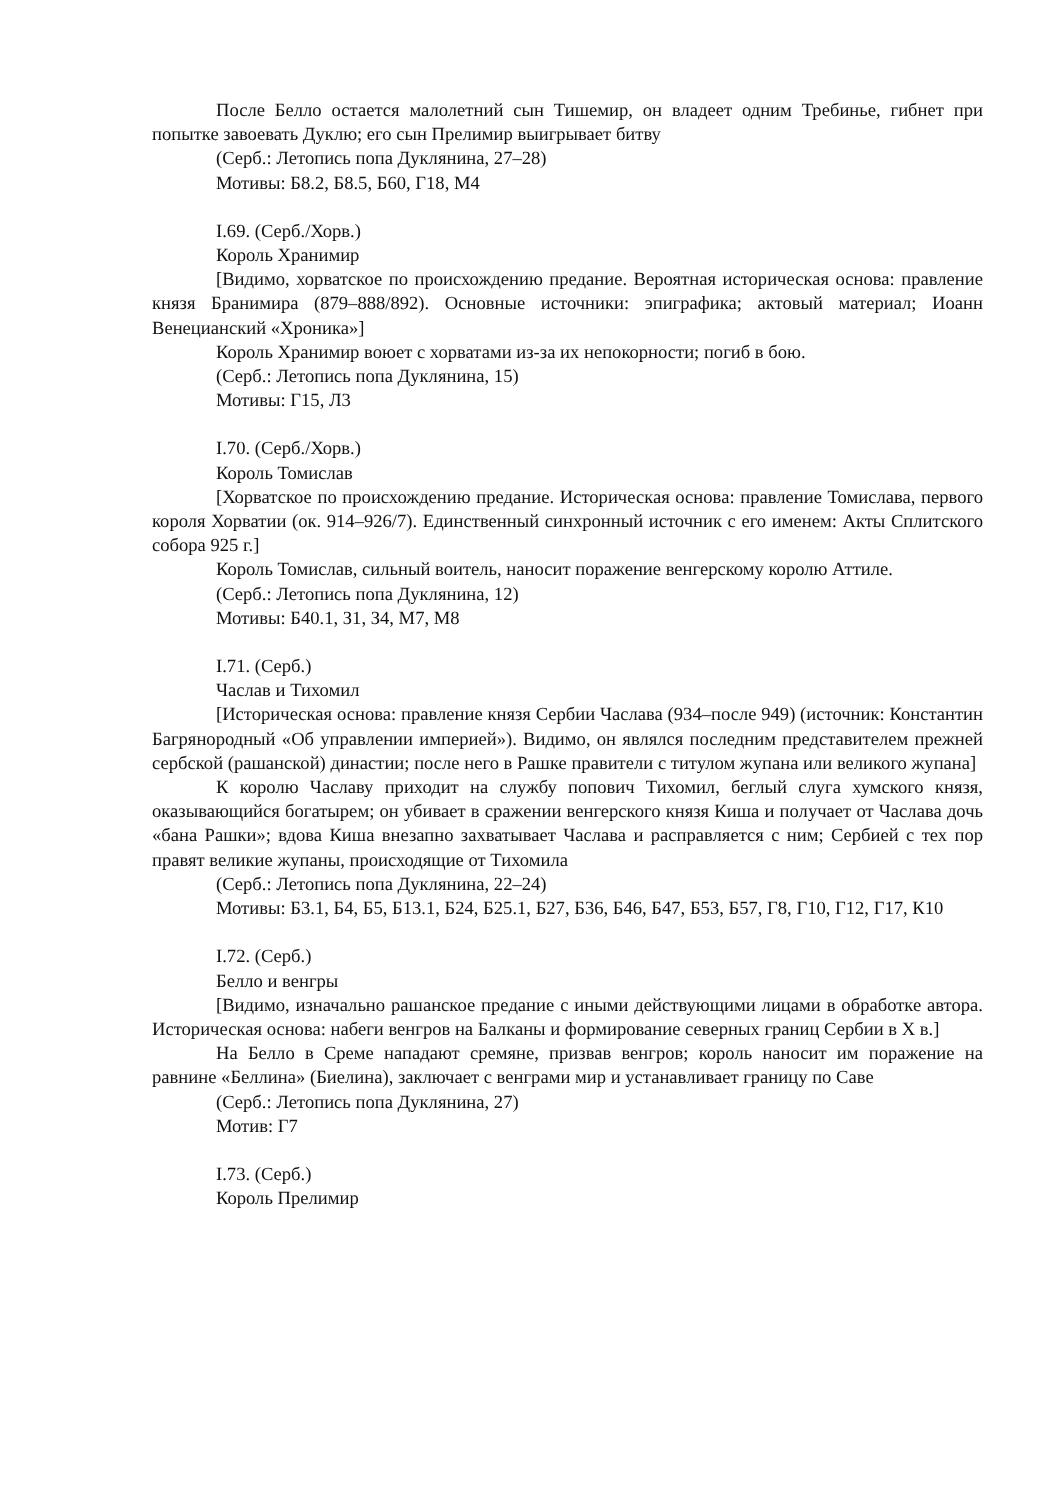После Белло остается малолетний сын Тишемир, он владеет одним Требинье, гибнет при попытке завоевать Дуклю; его сын Прелимир выигрывает битву
(Серб.: Летопись попа Дуклянина, 27–28)
Мотивы: Б8.2, Б8.5, Б60, Г18, М4
I.69. (Серб./Хорв.)
Король Хранимир
[Видимо, хорватское по происхождению предание. Вероятная историческая основа: правление князя Бранимира (879–888/892). Основные источники: эпиграфика; актовый материал; Иоанн Венецианский «Хроника»]
Король Хранимир воюет с хорватами из-за их непокорности; погиб в бою.
(Серб.: Летопись попа Дуклянина, 15)
Мотивы: Г15, Л3
I.70. (Серб./Хорв.)
Король Томислав
[Хорватское по происхождению предание. Историческая основа: правление Томислава, первого короля Хорватии (ок. 914–926/7). Единственный синхронный источник с его именем: Акты Сплитского собора 925 г.]
Король Томислав, сильный воитель, наносит поражение венгерскому королю Аттиле.
(Серб.: Летопись попа Дуклянина, 12)
Мотивы: Б40.1, З1, З4, М7, М8
I.71. (Серб.)
Часлав и Тихомил
[Историческая основа: правление князя Сербии Часлава (934–после 949) (источник: Константин Багрянородный «Об управлении империей»). Видимо, он являлся последним представителем прежней сербской (рашанской) династии; после него в Рашке правители с титулом жупана или великого жупана]
К королю Чаславу приходит на службу попович Тихомил, беглый слуга хумского князя, оказывающийся богатырем; он убивает в сражении венгерского князя Киша и получает от Часлава дочь «бана Рашки»; вдова Киша внезапно захватывает Часлава и расправляется с ним; Сербией с тех пор правят великие жупаны, происходящие от Тихомила
(Серб.: Летопись попа Дуклянина, 22–24)
Мотивы: Б3.1, Б4, Б5, Б13.1, Б24, Б25.1, Б27, Б36, Б46, Б47, Б53, Б57, Г8, Г10, Г12, Г17, К10
I.72. (Серб.)
Белло и венгры
[Видимо, изначально рашанское предание с иными действующими лицами в обработке автора. Историческая основа: набеги венгров на Балканы и формирование северных границ Сербии в X в.]
На Белло в Среме нападают сремяне, призвав венгров; король наносит им поражение на равнине «Беллина» (Биелина), заключает с венграми мир и устанавливает границу по Саве
(Серб.: Летопись попа Дуклянина, 27)
Мотив: Г7
I.73. (Серб.)
Король Прелимир